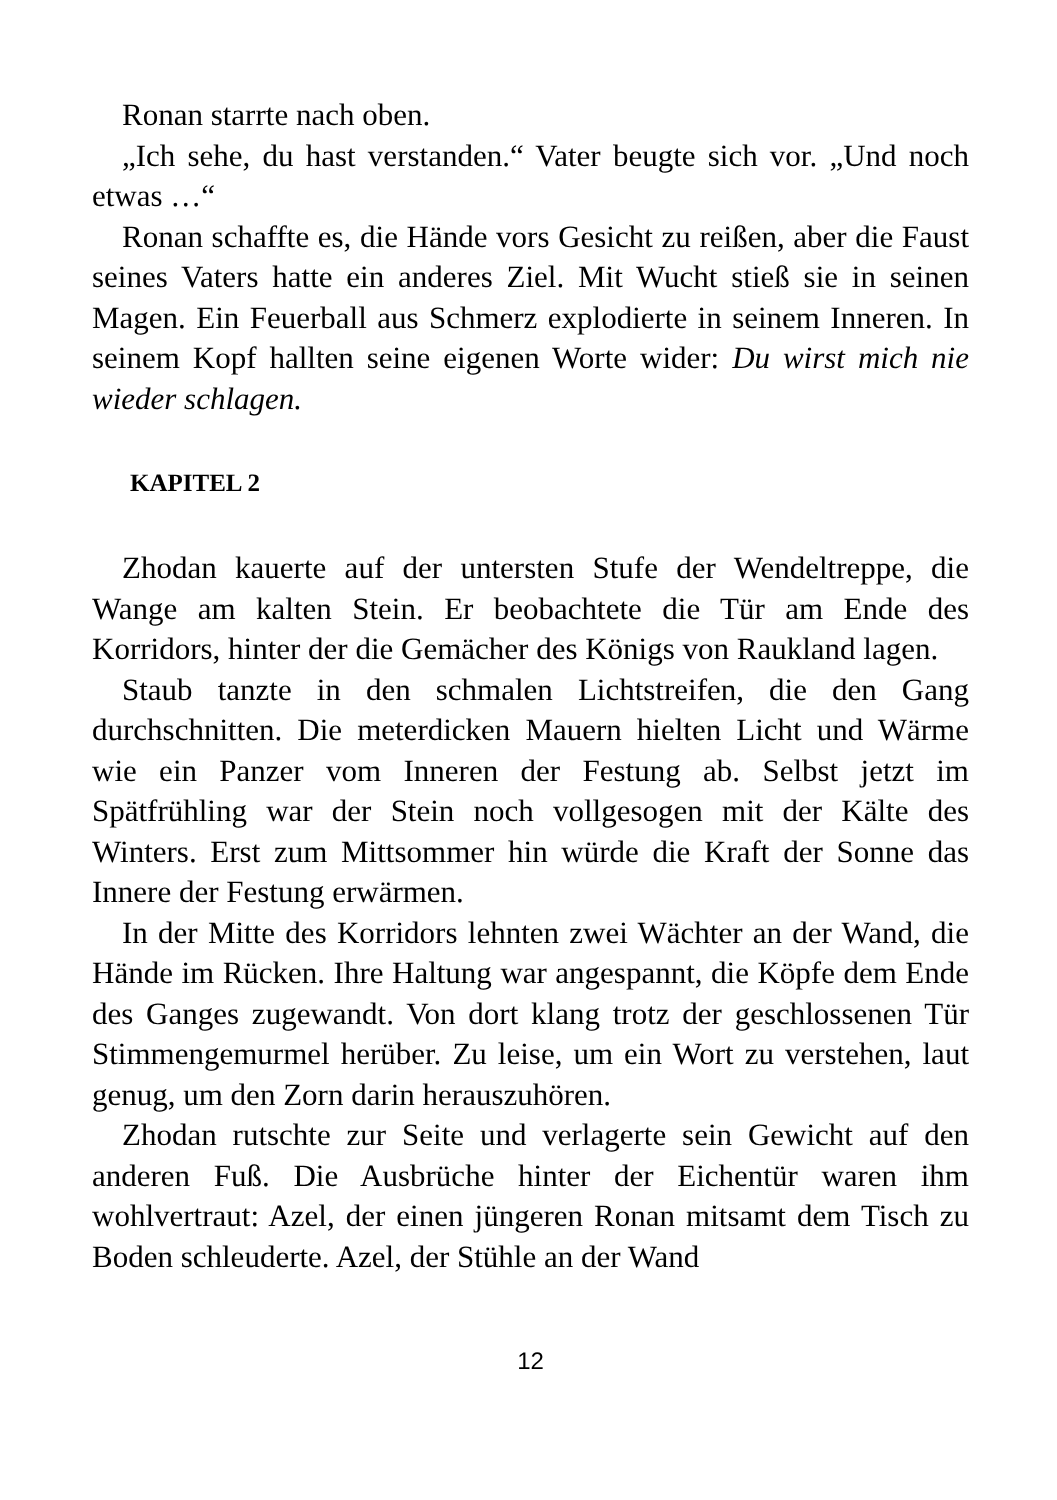Ronan starrte nach oben.
„Ich sehe, du hast verstanden.“ Vater beugte sich vor. „Und noch etwas …“
Ronan schaffte es, die Hände vors Gesicht zu reißen, aber die Faust seines Vaters hatte ein anderes Ziel. Mit Wucht stieß sie in seinen Magen. Ein Feuerball aus Schmerz explodierte in seinem Inneren. In seinem Kopf hallten seine eigenen Worte wider: Du wirst mich nie wieder schlagen.
KAPITEL 2
Zhodan kauerte auf der untersten Stufe der Wendeltreppe, die Wange am kalten Stein. Er beobachtete die Tür am Ende des Korridors, hinter der die Gemächer des Königs von Raukland lagen.
Staub tanzte in den schmalen Lichtstreifen, die den Gang durchschnitten. Die meterdicken Mauern hielten Licht und Wärme wie ein Panzer vom Inneren der Festung ab. Selbst jetzt im Spätfrühling war der Stein noch vollgesogen mit der Kälte des Winters. Erst zum Mittsommer hin würde die Kraft der Sonne das Innere der Festung erwärmen.
In der Mitte des Korridors lehnten zwei Wächter an der Wand, die Hände im Rücken. Ihre Haltung war angespannt, die Köpfe dem Ende des Ganges zugewandt. Von dort klang trotz der geschlossenen Tür Stimmengemurmel herüber. Zu leise, um ein Wort zu verstehen, laut genug, um den Zorn darin herauszuhören.
Zhodan rutschte zur Seite und verlagerte sein Gewicht auf den anderen Fuß. Die Ausbrüche hinter der Eichentür waren ihm wohlvertraut: Azel, der einen jüngeren Ronan mitsamt dem Tisch zu Boden schleuderte. Azel, der Stühle an der Wand
12